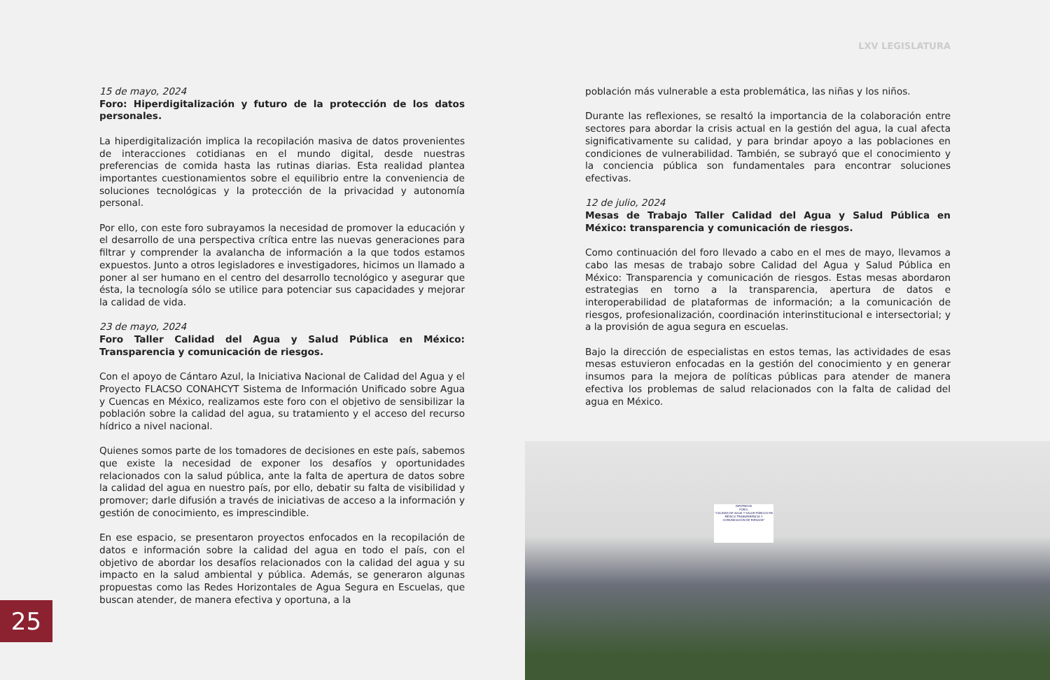LXV LEGISLATURA
15 de mayo, 2024
Foro: Hiperdigitalización y futuro de la protección de los datos personales.
La hiperdigitalización implica la recopilación masiva de datos provenientes de interacciones cotidianas en el mundo digital, desde nuestras preferencias de comida hasta las rutinas diarias. Esta realidad plantea importantes cuestionamientos sobre el equilibrio entre la conveniencia de soluciones tecnológicas y la protección de la privacidad y autonomía personal.
Por ello, con este foro subrayamos la necesidad de promover la educación y el desarrollo de una perspectiva crítica entre las nuevas generaciones para filtrar y comprender la avalancha de información a la que todos estamos expuestos. Junto a otros legisladores e investigadores, hicimos un llamado a poner al ser humano en el centro del desarrollo tecnológico y asegurar que ésta, la tecnología sólo se utilice para potenciar sus capacidades y mejorar la calidad de vida.
23 de mayo, 2024
Foro Taller Calidad del Agua y Salud Pública en México: Transparencia y comunicación de riesgos.
Con el apoyo de Cántaro Azul, la Iniciativa Nacional de Calidad del Agua y el Proyecto FLACSO CONAHCYT Sistema de Información Unificado sobre Agua y Cuencas en México, realizamos este foro con el objetivo de sensibilizar la población sobre la calidad del agua, su tratamiento y el acceso del recurso hídrico a nivel nacional.
Quienes somos parte de los tomadores de decisiones en este país, sabemos que existe la necesidad de exponer los desafíos y oportunidades relacionados con la salud pública, ante la falta de apertura de datos sobre la calidad del agua en nuestro país, por ello, debatir su falta de visibilidad y promover; darle difusión a través de iniciativas de acceso a la información y gestión de conocimiento, es imprescindible.
En ese espacio, se presentaron proyectos enfocados en la recopilación de datos e información sobre la calidad del agua en todo el país, con el objetivo de abordar los desafíos relacionados con la calidad del agua y su impacto en la salud ambiental y pública. Además, se generaron algunas propuestas como las Redes Horizontales de Agua Segura en Escuelas, que buscan atender, de manera efectiva y oportuna, a la
población más vulnerable a esta problemática, las niñas y los niños.
Durante las reflexiones, se resaltó la importancia de la colaboración entre sectores para abordar la crisis actual en la gestión del agua, la cual afecta significativamente su calidad, y para brindar apoyo a las poblaciones en condiciones de vulnerabilidad. También, se subrayó que el conocimiento y la conciencia pública son fundamentales para encontrar soluciones efectivas.
12 de julio, 2024
Mesas de Trabajo Taller Calidad del Agua y Salud Pública en México: transparencia y comunicación de riesgos.
Como continuación del foro llevado a cabo en el mes de mayo, llevamos a cabo las mesas de trabajo sobre Calidad del Agua y Salud Pública en México: Transparencia y comunicación de riesgos. Estas mesas abordaron estrategias en torno a la transparencia, apertura de datos e interoperabilidad de plataformas de información; a la comunicación de riesgos, profesionalización, coordinación interinstitucional e intersectorial; y a la provisión de agua segura en escuelas.
Bajo la dirección de especialistas en estos temas, las actividades de esas mesas estuvieron enfocadas en la gestión del conocimiento y en generar insumos para la mejora de políticas públicas para atender de manera efectiva los problemas de salud relacionados con la falta de calidad del agua en México.
DIPUTADOS
FORO:
"CALIDAD DE AGUA Y SALUD PÚBLICA EN MÉXICO TRANSPARENCIA Y COMUNICACIÓN DE RIESGOS"
25